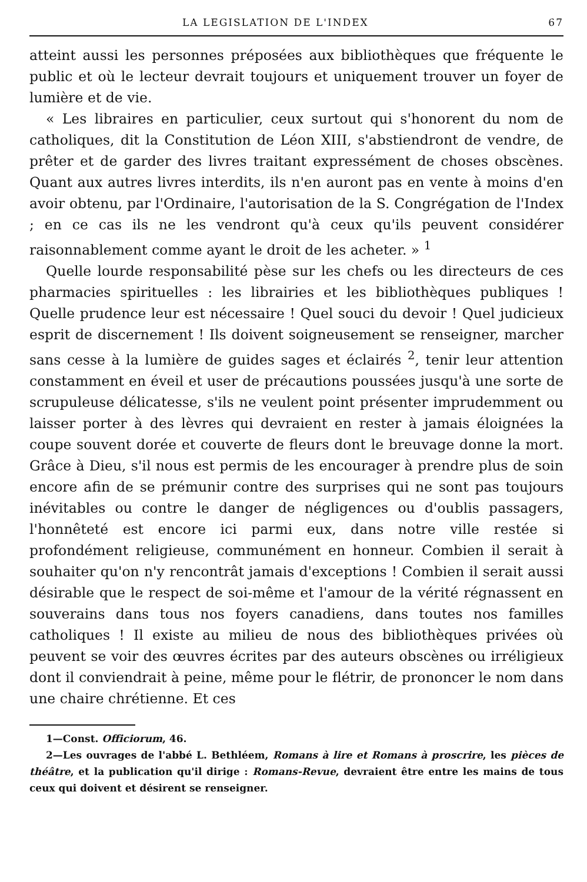LA LEGISLATION DE L'INDEX 67
atteint aussi les personnes préposées aux bibliothèques que fréquente le public et où le lecteur devrait toujours et uniquement trouver un foyer de lumière et de vie.
« Les libraires en particulier, ceux surtout qui s'honorent du nom de catholiques, dit la Constitution de Léon XIII, s'abstiendront de vendre, de prêter et de garder des livres traitant expressément de choses obscènes. Quant aux autres livres interdits, ils n'en auront pas en vente à moins d'en avoir obtenu, par l'Ordinaire, l'autorisation de la S. Congrégation de l'Index ; en ce cas ils ne les vendront qu'à ceux qu'ils peuvent considérer raisonnablement comme ayant le droit de les acheter. » <sup>1</sup>
Quelle lourde responsabilité pèse sur les chefs ou les directeurs de ces pharmacies spirituelles : les librairies et les bibliothèques publiques ! Quelle prudence leur est nécessaire ! Quel souci du devoir ! Quel judicieux esprit de discernement ! Ils doivent soigneusement se renseigner, marcher sans cesse à la lumière de guides sages et éclairés <sup>2</sup>, tenir leur attention constamment en éveil et user de précautions poussées jusqu'à une sorte de scrupuleuse délicatesse, s'ils ne veulent point présenter imprudemment ou laisser porter à des lèvres qui devraient en rester à jamais éloignées la coupe souvent dorée et couverte de fleurs dont le breuvage donne la mort. Grâce à Dieu, s'il nous est permis de les encourager à prendre plus de soin encore afin de se prémunir contre des surprises qui ne sont pas toujours inévitables ou contre le danger de négligences ou d'oublis passagers, l'honnêteté est encore ici parmi eux, dans notre ville restée si profondément religieuse, communément en honneur. Combien il serait à souhaiter qu'on n'y rencontrât jamais d'exceptions ! Combien il serait aussi désirable que le respect de soi-même et l'amour de la vérité régnassent en souverains dans tous nos foyers canadiens, dans toutes nos familles catholiques ! Il existe au milieu de nous des bibliothèques privées où peuvent se voir des œuvres écrites par des auteurs obscènes ou irréligieux dont il conviendrait à peine, même pour le flétrir, de prononcer le nom dans une chaire chrétienne. Et ces
1—Const. Officiorum, 46.
2—Les ouvrages de l'abbé L. Bethléem, Romans à lire et Romans à proscrire, les pièces de théâtre, et la publication qu'il dirige : Romans-Revue, devraient être entre les mains de tous ceux qui doivent et désirent se renseigner.